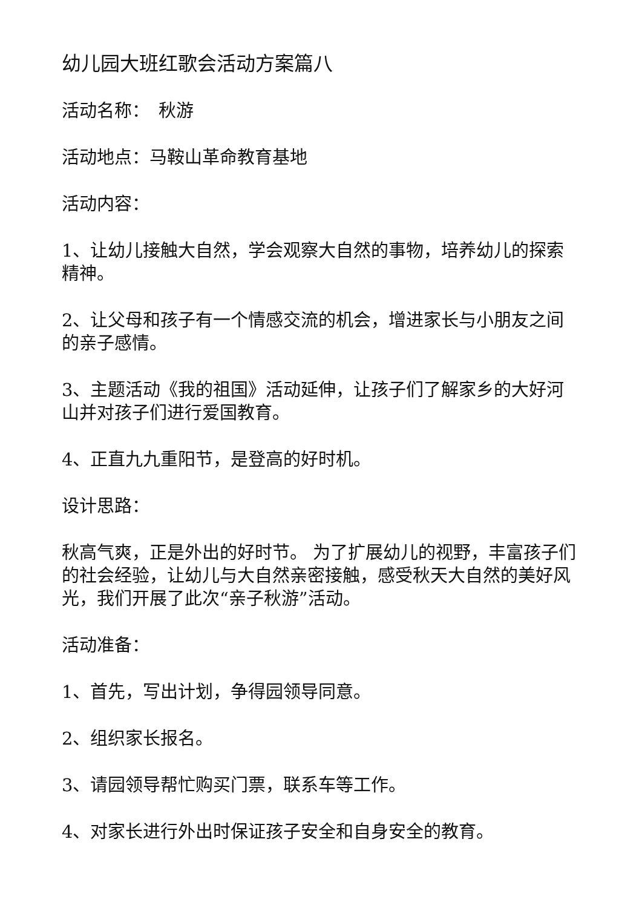幼儿园大班红歌会活动方案篇八
活动名称：　秋游
活动地点：马鞍山革命教育基地
活动内容：
1、让幼儿接触大自然，学会观察大自然的事物，培养幼儿的探索精神。
2、让父母和孩子有一个情感交流的机会，增进家长与小朋友之间的亲子感情。
3、主题活动《我的祖国》活动延伸，让孩子们了解家乡的大好河山并对孩子们进行爱国教育。
4、正直九九重阳节，是登高的好时机。
设计思路：
秋高气爽，正是外出的好时节。 为了扩展幼儿的视野，丰富孩子们的社会经验，让幼儿与大自然亲密接触，感受秋天大自然的美好风光，我们开展了此次“亲子秋游”活动。
活动准备：
1、首先，写出计划，争得园领导同意。
2、组织家长报名。
3、请园领导帮忙购买门票，联系车等工作。
4、对家长进行外出时保证孩子安全和自身安全的教育。